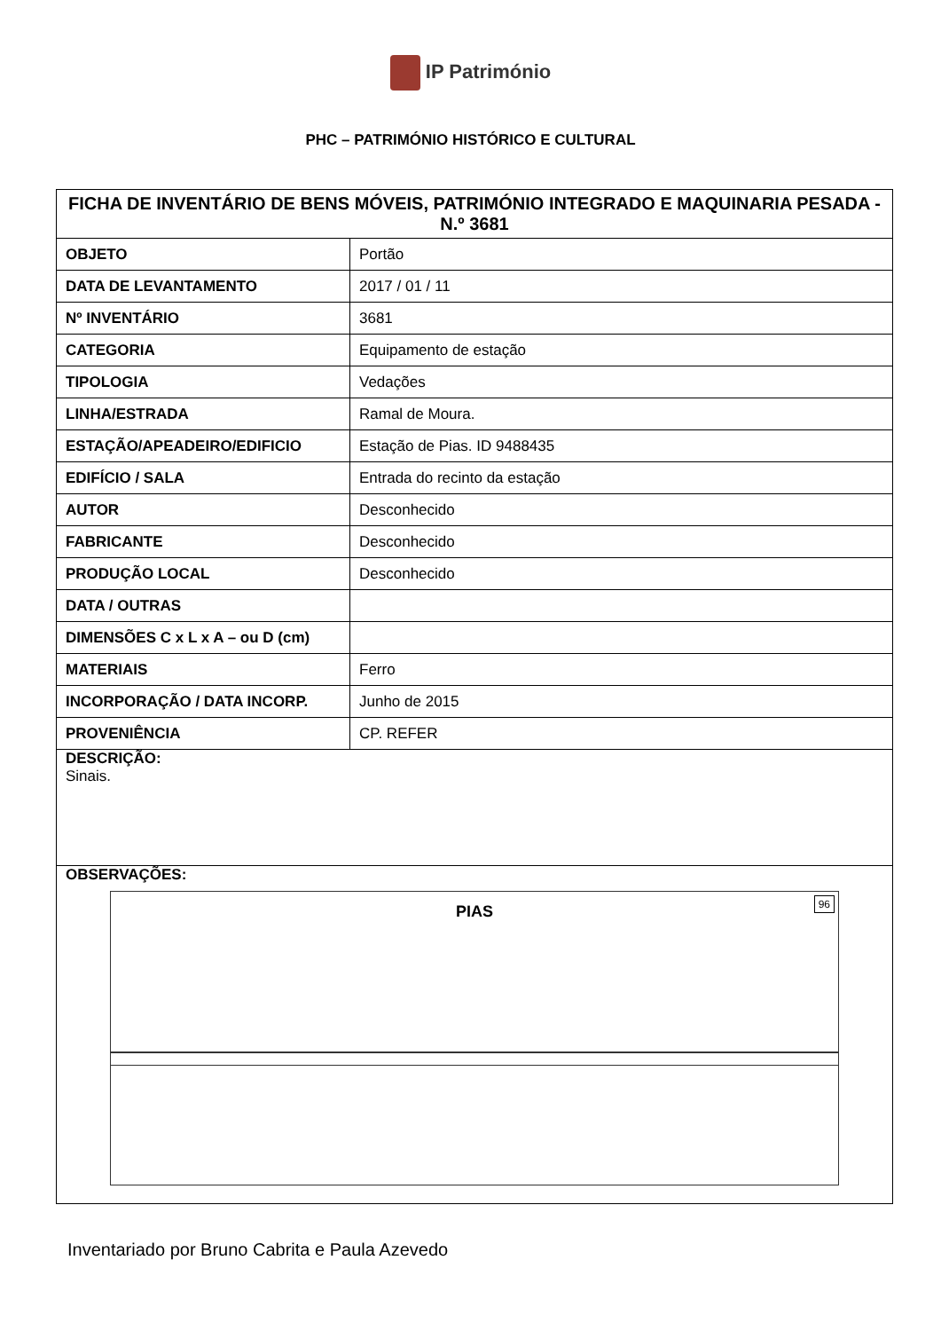IP Património
PHC – PATRIMÓNIO HISTÓRICO E CULTURAL
| FICHA DE INVENTÁRIO DE BENS MÓVEIS, PATRIMÓNIO INTEGRADO E MAQUINARIA PESADA - N.º 3681 | |
| --- | --- |
| OBJETO | Portão |
| DATA DE LEVANTAMENTO | 2017 / 01 / 11 |
| Nº INVENTÁRIO | 3681 |
| CATEGORIA | Equipamento de estação |
| TIPOLOGIA | Vedações |
| LINHA/ESTRADA | Ramal de Moura. |
| ESTAÇÃO/APEADEIRO/EDIFICIO | Estação de Pias. ID 9488435 |
| EDIFÍCIO / SALA | Entrada do recinto da estação |
| AUTOR | Desconhecido |
| FABRICANTE | Desconhecido |
| PRODUÇÃO LOCAL | Desconhecido |
| DATA / OUTRAS | |
| DIMENSÕES C x L x A – ou D (cm) | |
| MATERIAIS | Ferro |
| INCORPORAÇÃO / DATA INCORP. | Junho de 2015 |
| PROVENIÊNCIA | CP. REFER |
| DESCRIÇÃO: Sinais. | |
| OBSERVAÇÕES: PIAS 96 | |
Inventariado por Bruno Cabrita e Paula Azevedo